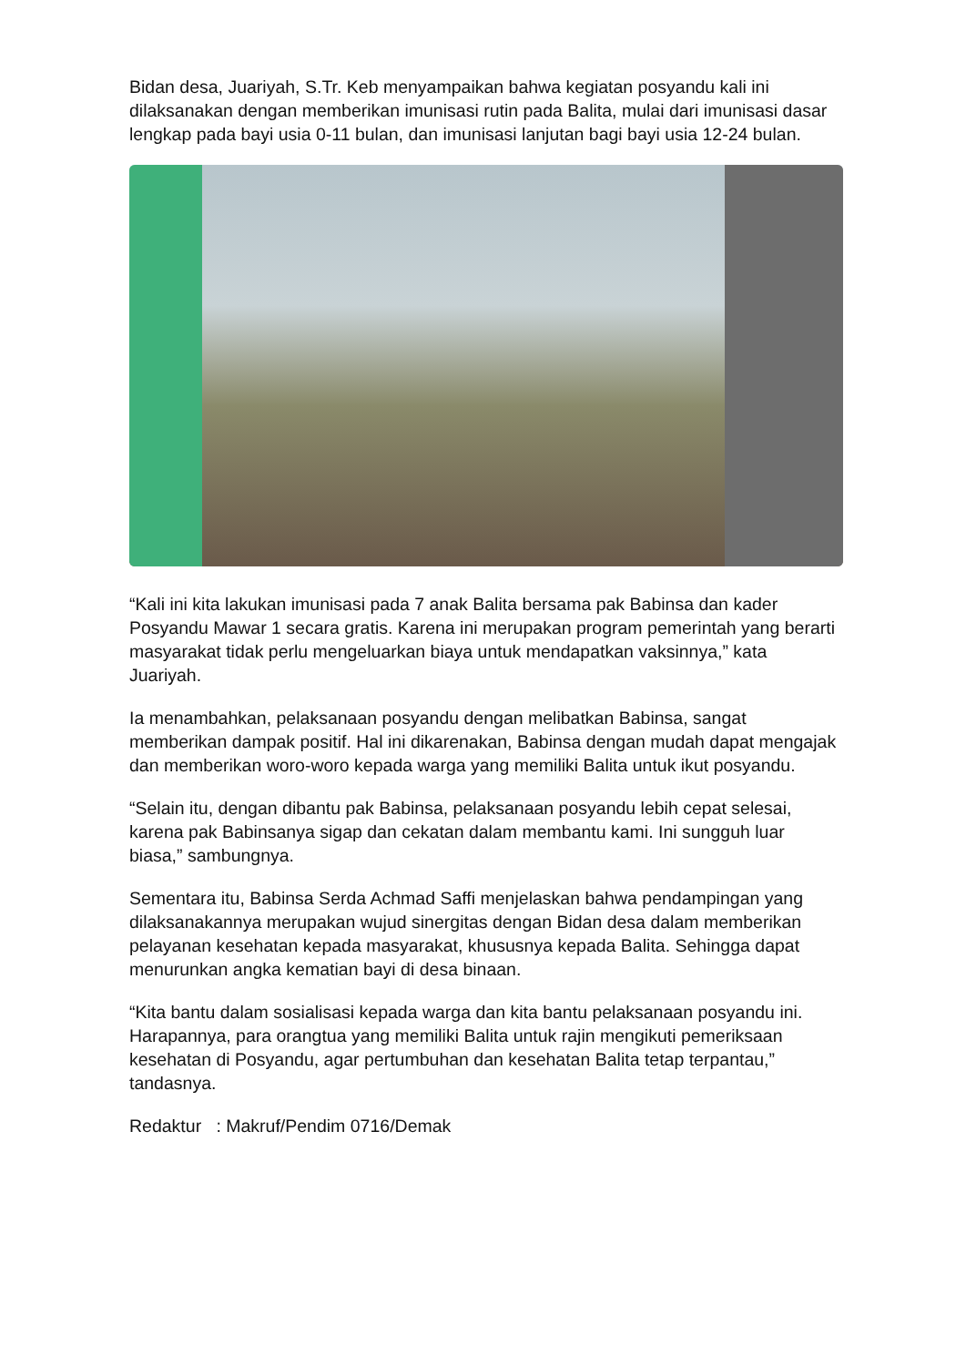Bidan desa, Juariyah, S.Tr. Keb menyampaikan bahwa kegiatan posyandu kali ini dilaksanakan dengan memberikan imunisasi rutin pada Balita, mulai dari imunisasi dasar lengkap pada bayi usia 0-11 bulan, dan imunisasi lanjutan bagi bayi usia 12-24 bulan.
“Kali ini kita lakukan imunisasi pada 7 anak Balita bersama pak Babinsa dan kader Posyandu Mawar 1 secara gratis. Karena ini merupakan program pemerintah yang berarti masyarakat tidak perlu mengeluarkan biaya untuk mendapatkan vaksinnya,” kata Juariyah.
Ia menambahkan, pelaksanaan posyandu dengan melibatkan Babinsa, sangat memberikan dampak positif. Hal ini dikarenakan, Babinsa dengan mudah dapat mengajak dan memberikan woro-woro kepada warga yang memiliki Balita untuk ikut posyandu.
“Selain itu, dengan dibantu pak Babinsa, pelaksanaan posyandu lebih cepat selesai, karena pak Babinsanya sigap dan cekatan dalam membantu kami. Ini sungguh luar biasa,” sambungnya.
Sementara itu, Babinsa Serda Achmad Saffi menjelaskan bahwa pendampingan yang dilaksanakannya merupakan wujud sinergitas dengan Bidan desa dalam memberikan pelayanan kesehatan kepada masyarakat, khususnya kepada Balita. Sehingga dapat menurunkan angka kematian bayi di desa binaan.
“Kita bantu dalam sosialisasi kepada warga dan kita bantu pelaksanaan posyandu ini. Harapannya, para orangtua yang memiliki Balita untuk rajin mengikuti pemeriksaan kesehatan di Posyandu, agar pertumbuhan dan kesehatan Balita tetap terpantau,” tandasnya.
Redaktur : Makruf/Pendim 0716/Demak